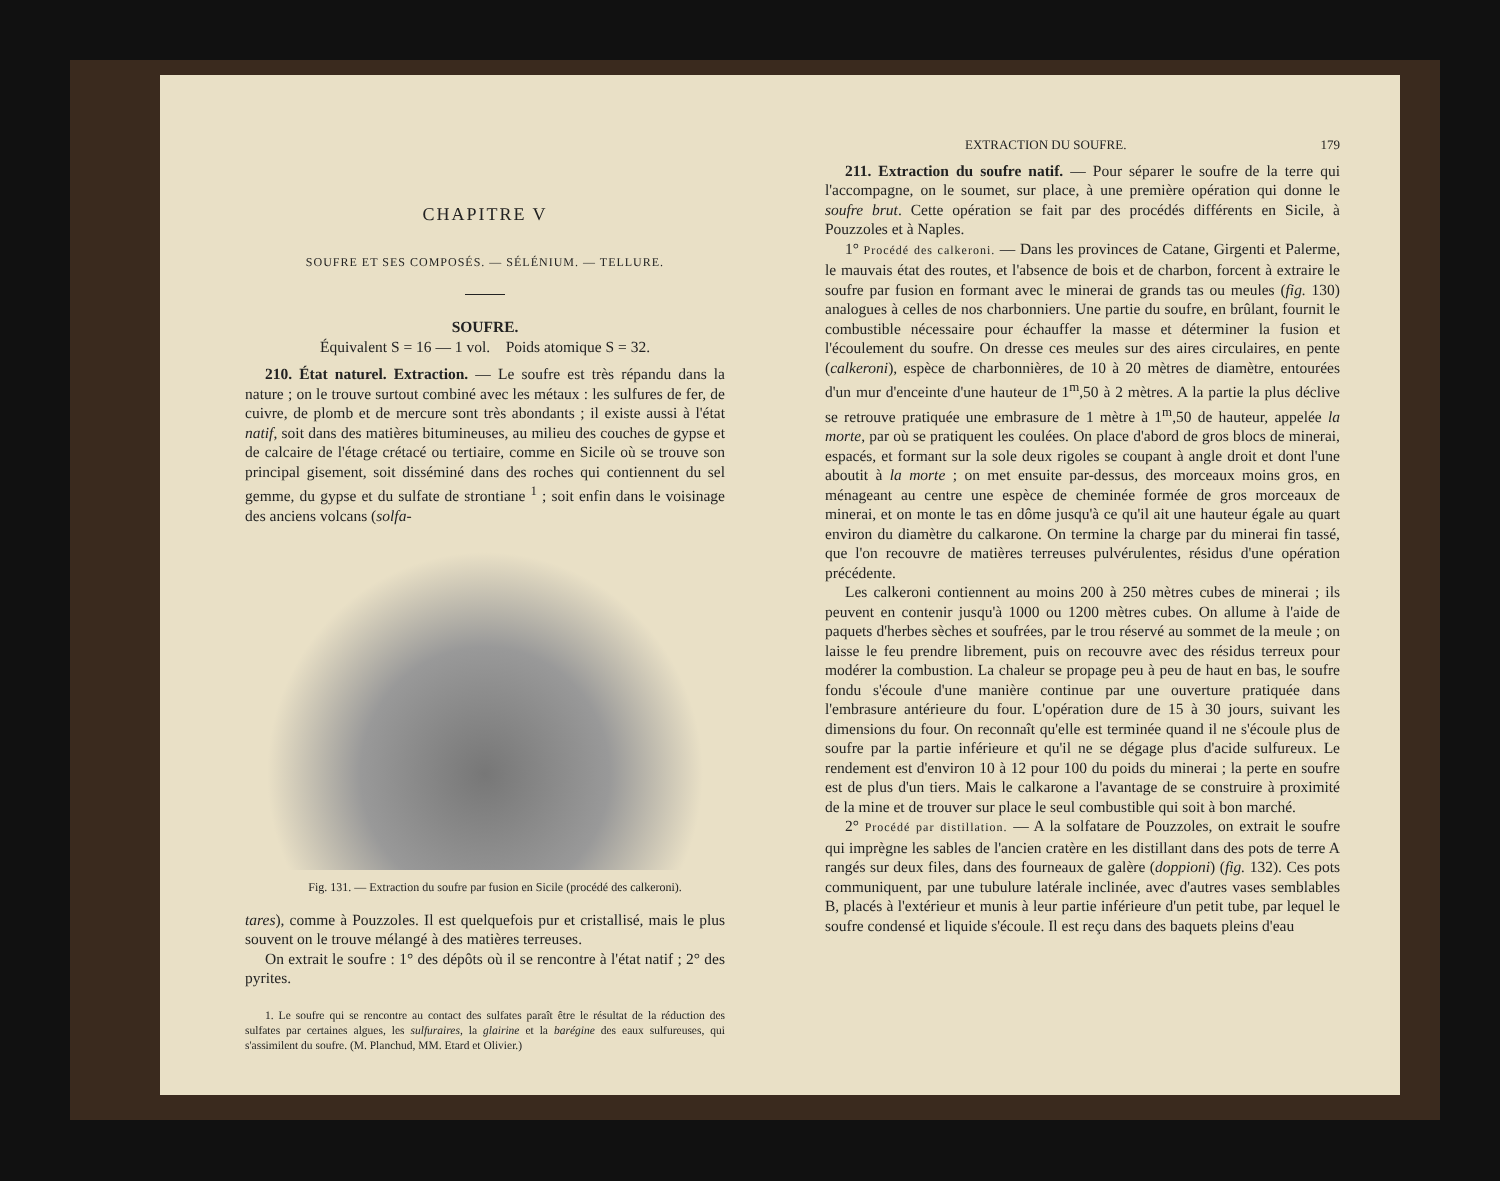CHAPITRE V
SOUFRE ET SES COMPOSÉS. — SÉLÉNIUM. — TELLURE.
SOUFRE.
Équivalent S = 16 — 1 vol. Poids atomique S = 32.
210. État naturel. Extraction. — Le soufre est très répandu dans la nature ; on le trouve surtout combiné avec les métaux : les sulfures de fer, de cuivre, de plomb et de mercure sont très abondants ; il existe aussi à l'état natif, soit dans des matières bitumineuses, au milieu des couches de gypse et de calcaire de l'étage crétacé ou tertiaire, comme en Sicile où se trouve son principal gisement, soit disséminé dans des roches qui contiennent du sel gemme, du gypse et du sulfate de strontiane <sup>1</sup> ; soit enfin dans le voisinage des anciens volcans (solfa-
Fig. 131. — Extraction du soufre par fusion en Sicile (procédé des calkeroni).
tares), comme à Pouzzoles. Il est quelquefois pur et cristallisé, mais le plus souvent on le trouve mélangé à des matières terreuses.
On extrait le soufre : 1° des dépôts où il se rencontre à l'état natif ; 2° des pyrites.
1. Le soufre qui se rencontre au contact des sulfates paraît être le résultat de la réduction des sulfates par certaines algues, les sulfuraires, la glairine et la barégine des eaux sulfureuses, qui s'assimilent du soufre. (M. Planchud, MM. Etard et Olivier.)
EXTRACTION DU SOUFRE. 179
211. Extraction du soufre natif. — Pour séparer le soufre de la terre qui l'accompagne, on le soumet, sur place, à une première opération qui donne le soufre brut. Cette opération se fait par des procédés différents en Sicile, à Pouzzoles et à Naples.
1° Procédé des calkeroni. — Dans les provinces de Catane, Girgenti et Palerme, le mauvais état des routes, et l'absence de bois et de charbon, forcent à extraire le soufre par fusion en formant avec le minerai de grands tas ou meules (fig. 130) analogues à celles de nos charbonniers. Une partie du soufre, en brûlant, fournit le combustible nécessaire pour échauffer la masse et déterminer la fusion et l'écoulement du soufre. On dresse ces meules sur des aires circulaires, en pente (calkeroni), espèce de charbonnières, de 10 à 20 mètres de diamètre, entourées d'un mur d'enceinte d'une hauteur de 1<sup>m</sup>,50 à 2 mètres. A la partie la plus déclive se retrouve pratiquée une embrasure de 1 mètre à 1<sup>m</sup>,50 de hauteur, appelée la morte, par où se pratiquent les coulées. On place d'abord de gros blocs de minerai, espacés, et formant sur la sole deux rigoles se coupant à angle droit et dont l'une aboutit à la morte ; on met ensuite par-dessus, des morceaux moins gros, en ménageant au centre une espèce de cheminée formée de gros morceaux de minerai, et on monte le tas en dôme jusqu'à ce qu'il ait une hauteur égale au quart environ du diamètre du calkarone. On termine la charge par du minerai fin tassé, que l'on recouvre de matières terreuses pulvérulentes, résidus d'une opération précédente.
Les calkeroni contiennent au moins 200 à 250 mètres cubes de minerai ; ils peuvent en contenir jusqu'à 1000 ou 1200 mètres cubes. On allume à l'aide de paquets d'herbes sèches et soufrées, par le trou réservé au sommet de la meule ; on laisse le feu prendre librement, puis on recouvre avec des résidus terreux pour modérer la combustion. La chaleur se propage peu à peu de haut en bas, le soufre fondu s'écoule d'une manière continue par une ouverture pratiquée dans l'embrasure antérieure du four. L'opération dure de 15 à 30 jours, suivant les dimensions du four. On reconnaît qu'elle est terminée quand il ne s'écoule plus de soufre par la partie inférieure et qu'il ne se dégage plus d'acide sulfureux. Le rendement est d'environ 10 à 12 pour 100 du poids du minerai ; la perte en soufre est de plus d'un tiers. Mais le calkarone a l'avantage de se construire à proximité de la mine et de trouver sur place le seul combustible qui soit à bon marché.
2° Procédé par distillation. — A la solfatare de Pouzzoles, on extrait le soufre qui imprègne les sables de l'ancien cratère en les distillant dans des pots de terre A rangés sur deux files, dans des fourneaux de galère (doppioni) (fig. 132). Ces pots communiquent, par une tubulure latérale inclinée, avec d'autres vases semblables B, placés à l'extérieur et munis à leur partie inférieure d'un petit tube, par lequel le soufre condensé et liquide s'écoule. Il est reçu dans des baquets pleins d'eau